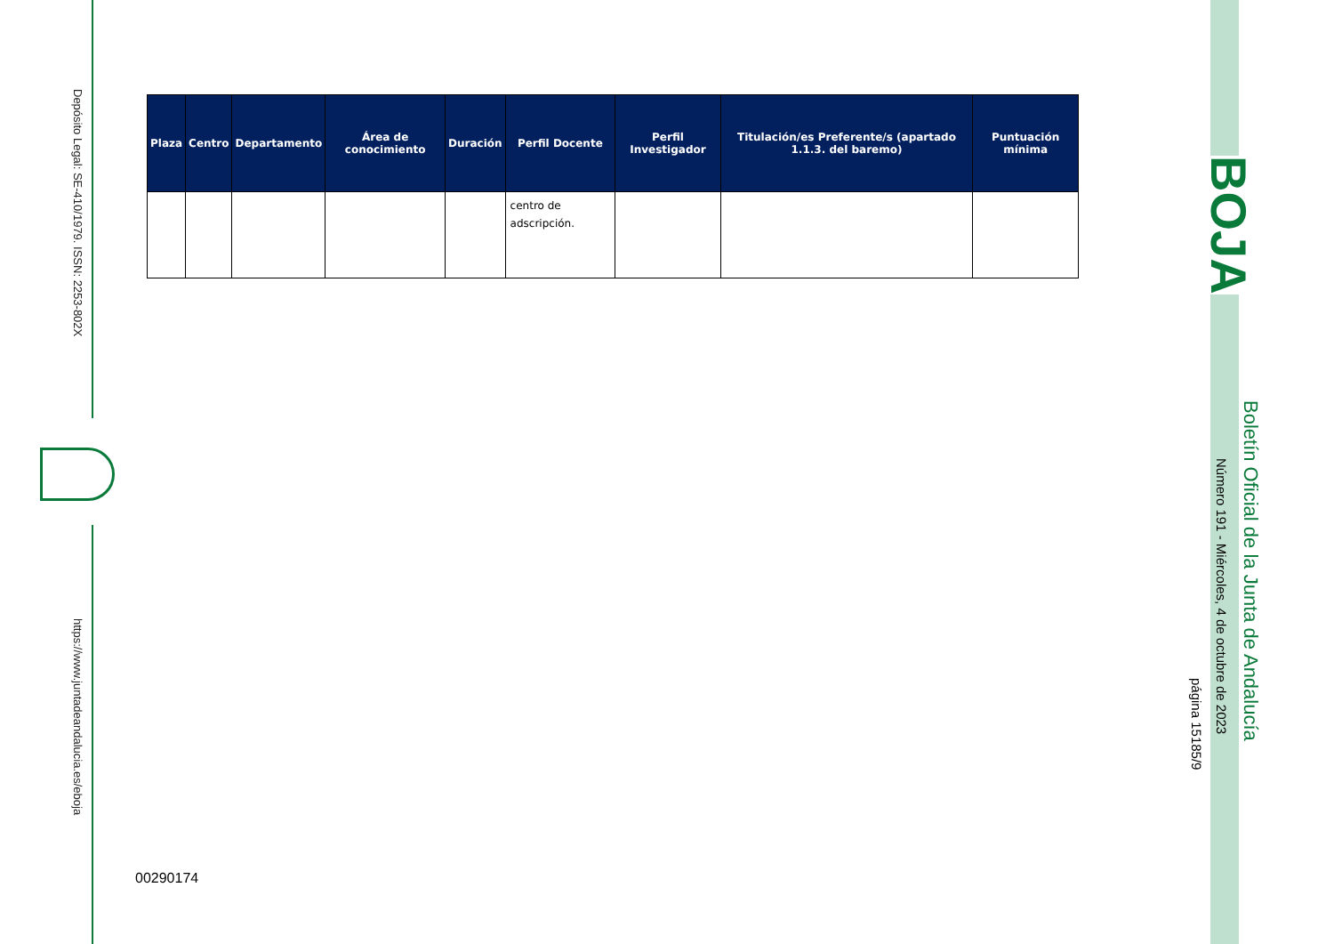Depósito Legal: SE-410/1979. ISSN: 2253-802X
https://www.juntadeandalucia.es/eboja
| Plaza | Centro | Departamento | Área de conocimiento | Duración | Perfil Docente | Perfil Investigador | Titulación/es Preferente/s (apartado 1.1.3. del baremo) | Puntuación mínima |
| --- | --- | --- | --- | --- | --- | --- | --- | --- |
| | | | | | centro de adscripción. | | | |
00290174
BOJA
Boletín Oficial de la Junta de Andalucía
Número 191 - Miércoles, 4 de octubre de 2023
página 15185/9